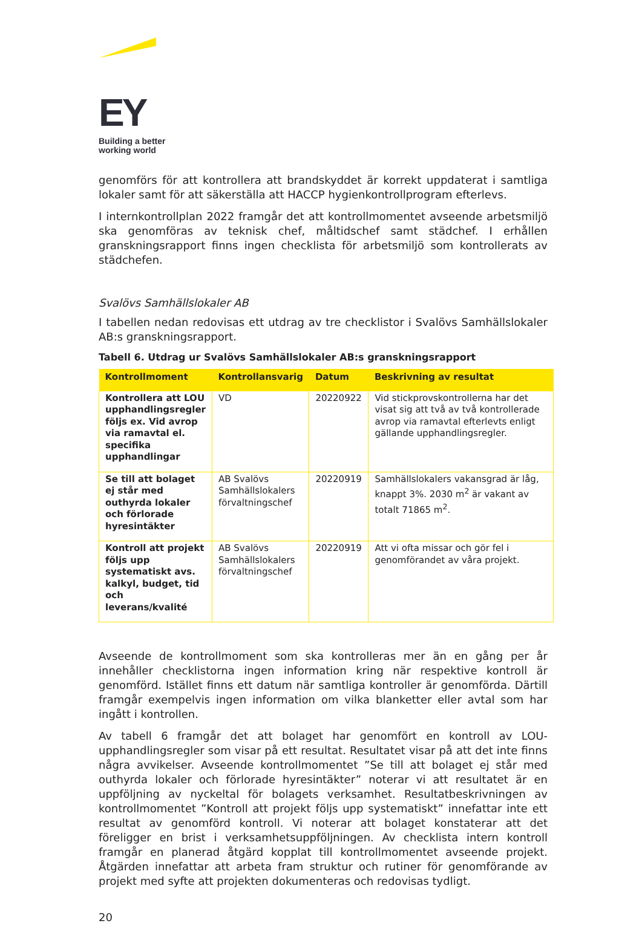EY
Building a better
working world
genomförs för att kontrollera att brandskyddet är korrekt uppdaterat i samtliga lokaler samt för att säkerställa att HACCP hygienkontrollprogram efterlevs.
I internkontrollplan 2022 framgår det att kontrollmomentet avseende arbetsmiljö ska genomföras av teknisk chef, måltidschef samt städchef. I erhållen granskningsrapport finns ingen checklista för arbetsmiljö som kontrollerats av städchefen.
Svalövs Samhällslokaler AB
I tabellen nedan redovisas ett utdrag av tre checklistor i Svalövs Samhällslokaler AB:s granskningsrapport.
Tabell 6. Utdrag ur Svalövs Samhällslokaler AB:s granskningsrapport
| Kontrollmoment | Kontrollansvarig | Datum | Beskrivning av resultat |
| --- | --- | --- | --- |
| Kontrollera att LOU upphandlingsregler följs ex. Vid avrop via ramavtal el. specifika upphandlingar | VD | 20220922 | Vid stickprovskontrollerna har det visat sig att två av två kontrollerade avrop via ramavtal efterlevts enligt gällande upphandlingsregler. |
| Se till att bolaget ej står med outhyrda lokaler och förlorade hyresintäkter | AB Svalövs Samhällslokalers förvaltningschef | 20220919 | Samhällslokalers vakansgrad är låg, knappt 3%. 2030 m<sup>2</sup> är vakant av totalt 71865 m<sup>2</sup>. |
| Kontroll att projekt följs upp systematiskt avs. kalkyl, budget, tid och leverans/kvalité | AB Svalövs Samhällslokalers förvaltningschef | 20220919 | Att vi ofta missar och gör fel i genomförandet av våra projekt. |
Avseende de kontrollmoment som ska kontrolleras mer än en gång per år innehåller checklistorna ingen information kring när respektive kontroll är genomförd. Istället finns ett datum när samtliga kontroller är genomförda. Därtill framgår exempelvis ingen information om vilka blanketter eller avtal som har ingått i kontrollen.
Av tabell 6 framgår det att bolaget har genomfört en kontroll av LOU-upphandlingsregler som visar på ett resultat. Resultatet visar på att det inte finns några avvikelser. Avseende kontrollmomentet ”Se till att bolaget ej står med outhyrda lokaler och förlorade hyresintäkter” noterar vi att resultatet är en uppföljning av nyckeltal för bolagets verksamhet. Resultatbeskrivningen av kontrollmomentet ”Kontroll att projekt följs upp systematiskt” innefattar inte ett resultat av genomförd kontroll. Vi noterar att bolaget konstaterar att det föreligger en brist i verksamhetsuppföljningen. Av checklista intern kontroll framgår en planerad åtgärd kopplat till kontrollmomentet avseende projekt. Åtgärden innefattar att arbeta fram struktur och rutiner för genomförande av projekt med syfte att projekten dokumenteras och redovisas tydligt.
20